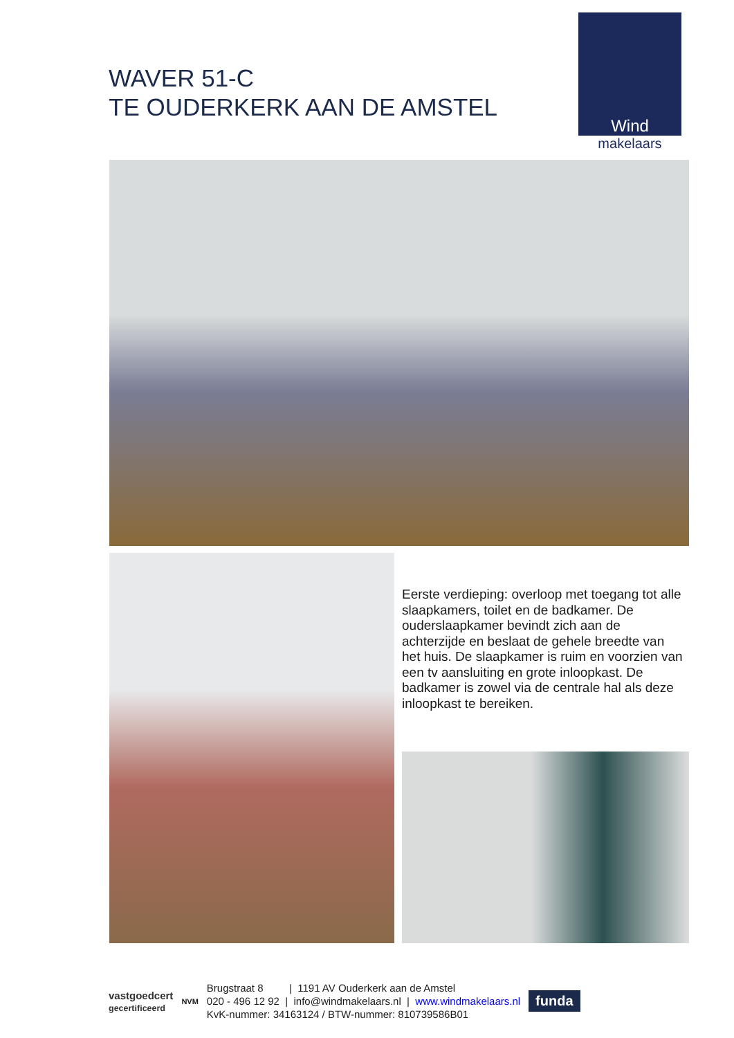WAVER 51-C
TE OUDERKERK AAN DE AMSTEL
Wind
makelaars
Eerste verdieping: overloop met toegang tot alle slaapkamers, toilet en de badkamer. De ouderslaapkamer bevindt zich aan de achterzijde en beslaat de gehele breedte van het huis. De slaapkamer is ruim en voorzien van een tv aansluiting en grote inloopkast. De badkamer is zowel via de centrale hal als deze inloopkast te bereiken.
vastgoedcert
gecertificeerd
NVM
Brugstraat 8 | 1191 AV Ouderkerk aan de Amstel
020 - 496 12 92 | info@windmakelaars.nl | www.windmakelaars.nl
KvK-nummer: 34163124 / BTW-nummer: 810739586B01
funda